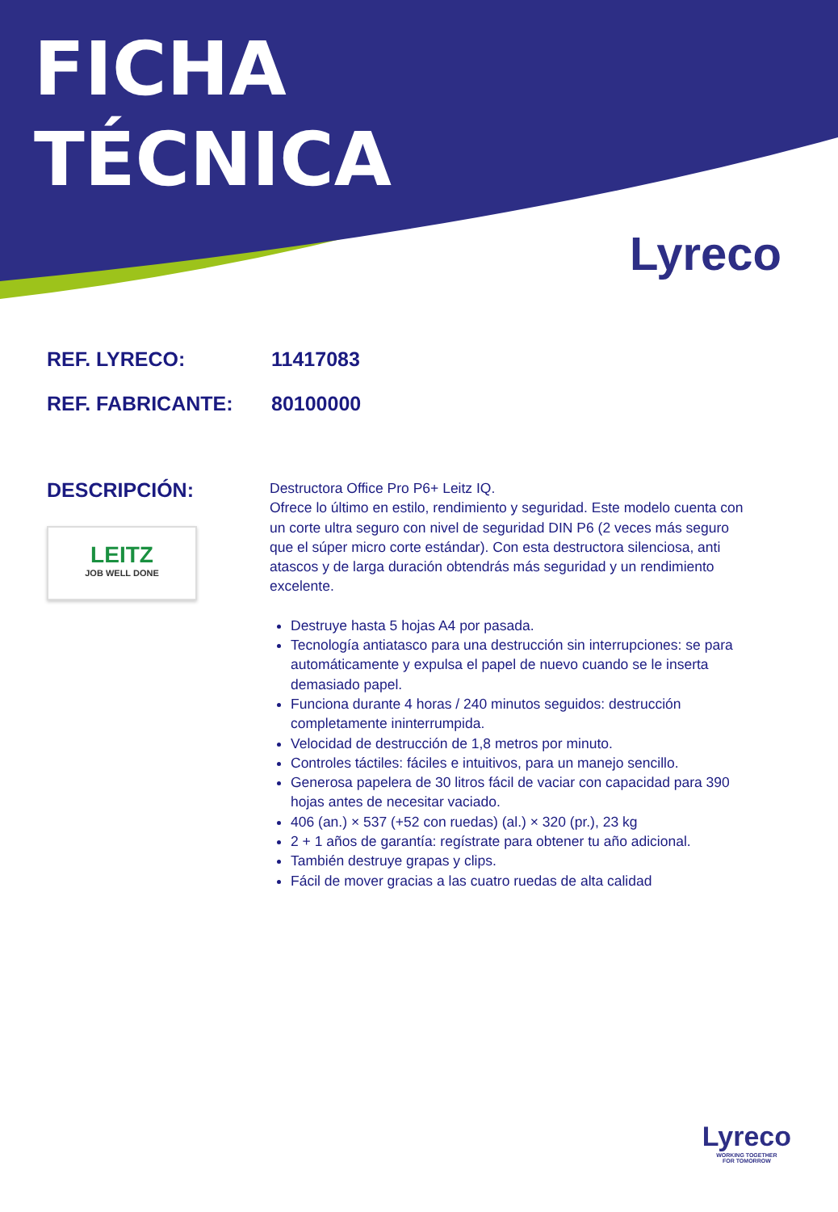FICHA
TÉCNICA
Lyreco
REF. LYRECO: 11417083
REF. FABRICANTE: 80100000
DESCRIPCIÓN:
LEITZ
JOB WELL DONE
Destructora Office Pro P6+ Leitz IQ.
Ofrece lo último en estilo, rendimiento y seguridad. Este modelo cuenta con un corte ultra seguro con nivel de seguridad DIN P6 (2 veces más seguro que el súper micro corte estándar). Con esta destructora silenciosa, anti atascos y de larga duración obtendrás más seguridad y un rendimiento excelente.
Destruye hasta 5 hojas A4 por pasada.
Tecnología antiatasco para una destrucción sin interrupciones: se para automáticamente y expulsa el papel de nuevo cuando se le inserta demasiado papel.
Funciona durante 4 horas / 240 minutos seguidos: destrucción completamente ininterrumpida.
Velocidad de destrucción de 1,8 metros por minuto.
Controles táctiles: fáciles e intuitivos, para un manejo sencillo.
Generosa papelera de 30 litros fácil de vaciar con capacidad para 390 hojas antes de necesitar vaciado.
406 (an.) × 537 (+52 con ruedas) (al.) × 320 (pr.), 23 kg
2 + 1 años de garantía: regístrate para obtener tu año adicional.
También destruye grapas y clips.
Fácil de mover gracias a las cuatro ruedas de alta calidad
Lyreco
WORKING TOGETHER
FOR TOMORROW